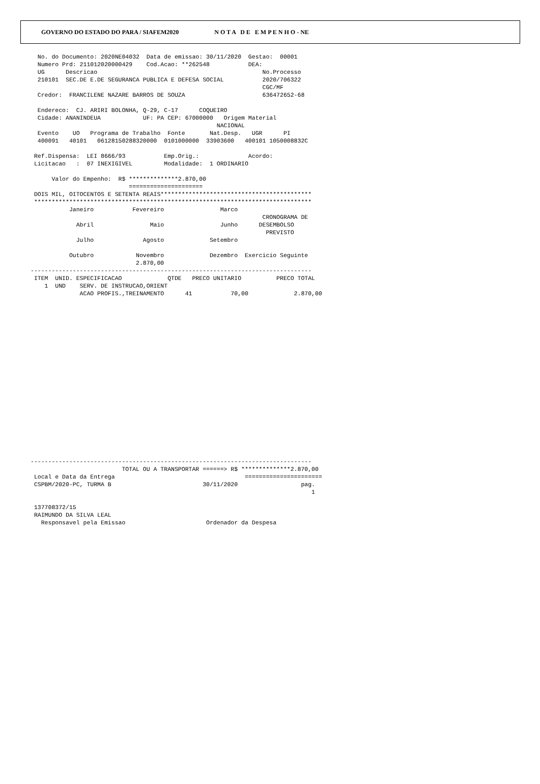GOVERNO DO ESTADO DO PARA / SIAFEM2020 N O T A D E E M P E N H O - NE
  No. do Documento: 2020NE04032  Data de emissao: 30/11/2020  Gestao:  00001
  Numero Prd: 211012020000429    Cod.Acao: **262548           DEA:
  UG      Descricao                                               No.Processo
  210101  SEC.DE E.DE SEGURANCA PUBLICA E DEFESA SOCIAL           2020/706322
                                                                  CGC/MF
  Credor:  FRANCILENE NAZARE BARROS DE SOUZA                      636472652-68

  Endereco:  CJ. ARIRI BOLONHA, Q-29, C-17      COQUEIRO
  Cidade: ANANINDEUA            UF: PA CEP: 67000000   Origem Material
                                                     NACIONAL
  Evento    UO   Programa de Trabalho  Fonte       Nat.Desp.   UGR      PI
  400091   40101   06128150288320000  0101000000  33903600   400101 1050008832C

 Ref.Dispensa:  LEI 8666/93           Emp.Orig.:              Acordo:
 Licitacao   :  07 INEXIGIVEL         Modalidade:  1 ORDINARIO

      Valor do Empenho:  R$ **************2.870,00
                            =====================
 DOIS MIL, OITOCENTOS E SETENTA REAIS*******************************************
 *******************************************************************************
           Janeiro           Fevereiro                Marco
                                                                  CRONOGRAMA DE
             Abril                Maio                Junho      DESEMBOLSO
                                                                   PREVISTO
             Julho              Agosto             Setembro

           Outubro            Novembro             Dezembro  Exercicio Seguinte
                              2.870,00
--------------------------------------------------------------------------------
 ITEM  UNID. ESPECIFICACAO             QTDE   PRECO UNITARIO          PRECO TOTAL
    1  UND    SERV. DE INSTRUCAO,ORIENT
              ACAO PROFIS.,TREINAMENTO      41           70,00             2.870,00
--------------------------------------------------------------------------------
                          TOTAL OU A TRANSPORTAR ======> R$ **************2.870,00
 Local e Data da Entrega                                     ======================
 CSPBM/2020-PC, TURMA B                          30/11/2020                  pag.
                                                                                1

 137708372/15
 RAIMUNDO DA SILVA LEAL
   Responsavel pela Emissao                       Ordenador da Despesa